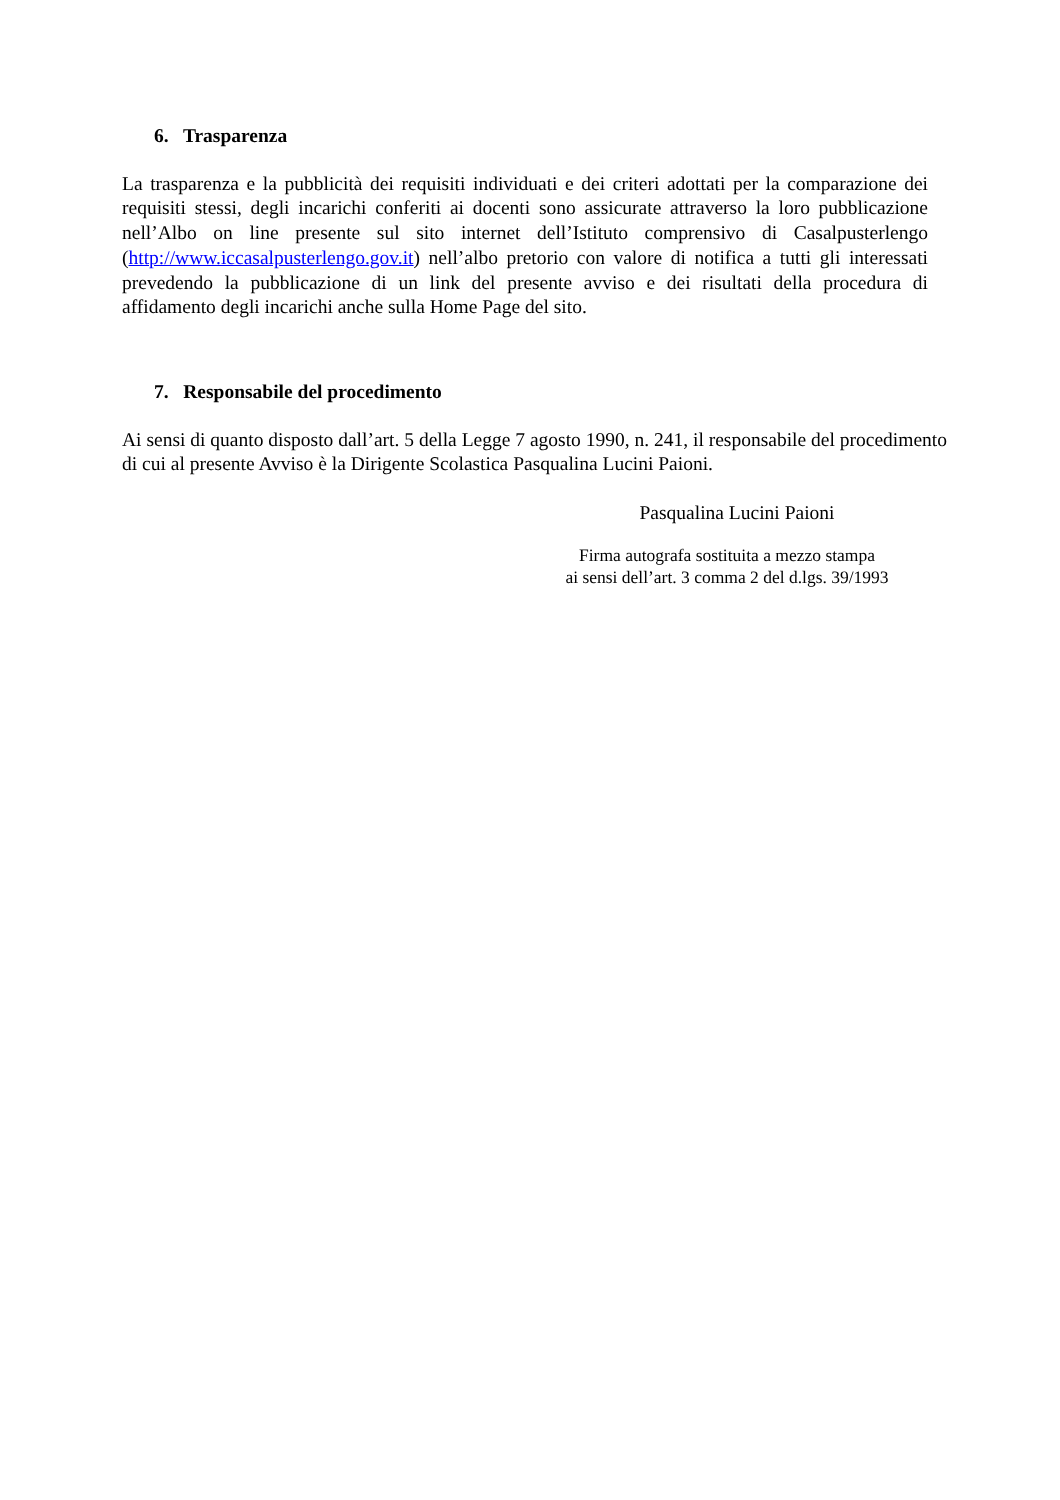6. Trasparenza
La trasparenza e la pubblicità dei requisiti individuati e dei criteri adottati per la comparazione dei requisiti stessi, degli incarichi conferiti ai docenti sono assicurate attraverso la loro pubblicazione nell’Albo on line presente sul sito internet dell’Istituto comprensivo di Casalpusterlengo (http://www.iccasalpusterlengo.gov.it) nell’albo pretorio con valore di notifica a tutti gli interessati prevedendo la pubblicazione di un link del presente avviso e dei risultati della procedura di affidamento degli incarichi anche sulla Home Page del sito.
7. Responsabile del procedimento
Ai sensi di quanto disposto dall’art. 5 della Legge 7 agosto 1990, n. 241, il responsabile del procedimento di cui al presente Avviso è la Dirigente Scolastica Pasqualina Lucini Paioni.
Pasqualina Lucini Paioni
Firma autografa sostituita a mezzo stampa
ai sensi dell’art. 3 comma 2 del d.lgs. 39/1993